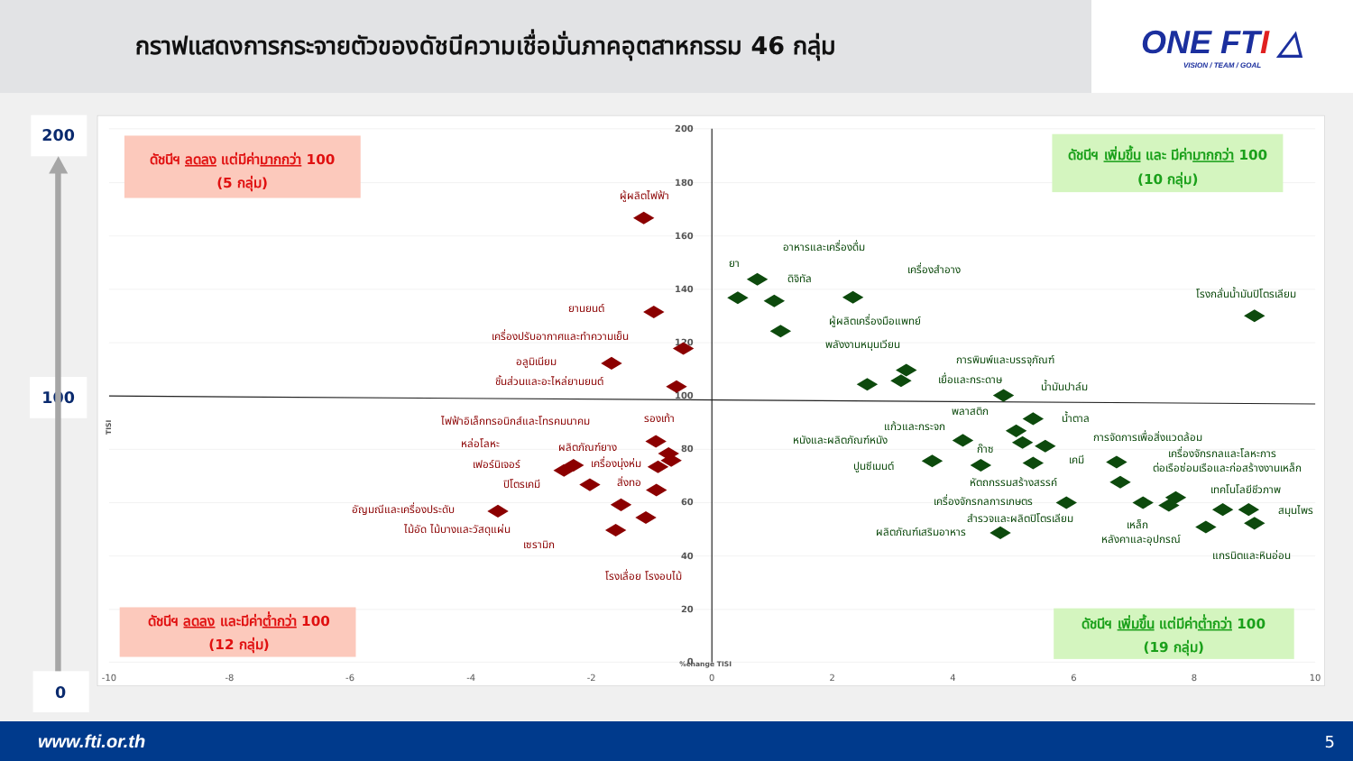กราฟแสดงการกระจายตัวของดัชนีความเชื่อมั่นภาคอุตสาหกรรม 46 กลุ่ม
ONE FTI △
VISION / TEAM / GOAL
200
100
0
200
180
160
140
120
100
80
60
40
20
0
-10
-8
-6
-4
-2
0
2
4
6
8
10
%change TISI
TISI
ดัชนีฯ ลดลง แต่มีค่ามากกว่า 100
(5 กลุ่ม)
ดัชนีฯ เพิ่มขึ้น และ มีค่ามากกว่า 100
(10 กลุ่ม)
ดัชนีฯ ลดลง และมีค่าต่ำกว่า 100
(12 กลุ่ม)
ดัชนีฯ เพิ่มขึ้น แต่มีค่าต่ำกว่า 100
(19 กลุ่ม)
ผู้ผลิตไฟฟ้า
ยานยนต์
เครื่องปรับอากาศและทำความเย็น
อลูมิเนียม
ชิ้นส่วนและอะไหล่ยานยนต์
ไฟฟ้าอิเล็กทรอนิกส์และโทรคมนาคม
รองเท้า
หล่อโลหะ
ผลิตภัณฑ์ยาง
เฟอร์นิเจอร์
เครื่องนุ่งห่ม
ปิโตรเคมี
สิ่งทอ
อัญมณีและเครื่องประดับ
ไม้อัด ไม้บางและวัสดุแผ่น
เซรามิก
โรงเลื่อย โรงอบไม้
อาหารและเครื่องดื่ม
ยา
ดิจิทัล
เครื่องสำอาง
โรงกลั่นน้ำมันปิโตรเลียม
ผู้ผลิตเครื่องมือแพทย์
พลังงานหมุนเวียน
การพิมพ์และบรรจุภัณฑ์
เยื่อและกระดาษ
น้ำมันปาล์ม
พลาสติก
น้ำตาล
แก้วและกระจก
หนังและผลิตภัณฑ์หนัง
การจัดการเพื่อสิ่งแวดล้อม
ก๊าซ
เครื่องจักรกลและโลหะการ
ปูนซีเมนต์
เคมี
ต่อเรือซ่อมเรือและก่อสร้างงานเหล็ก
หัตถกรรมสร้างสรรค์
เทคโนโลยีชีวภาพ
เครื่องจักรกลการเกษตร
สำรวจและผลิตปิโตรเลียม
สมุนไพร
เหล็ก
ผลิตภัณฑ์เสริมอาหาร
หลังคาและอุปกรณ์
แกรนิตและหินอ่อน
www.fti.or.th 5